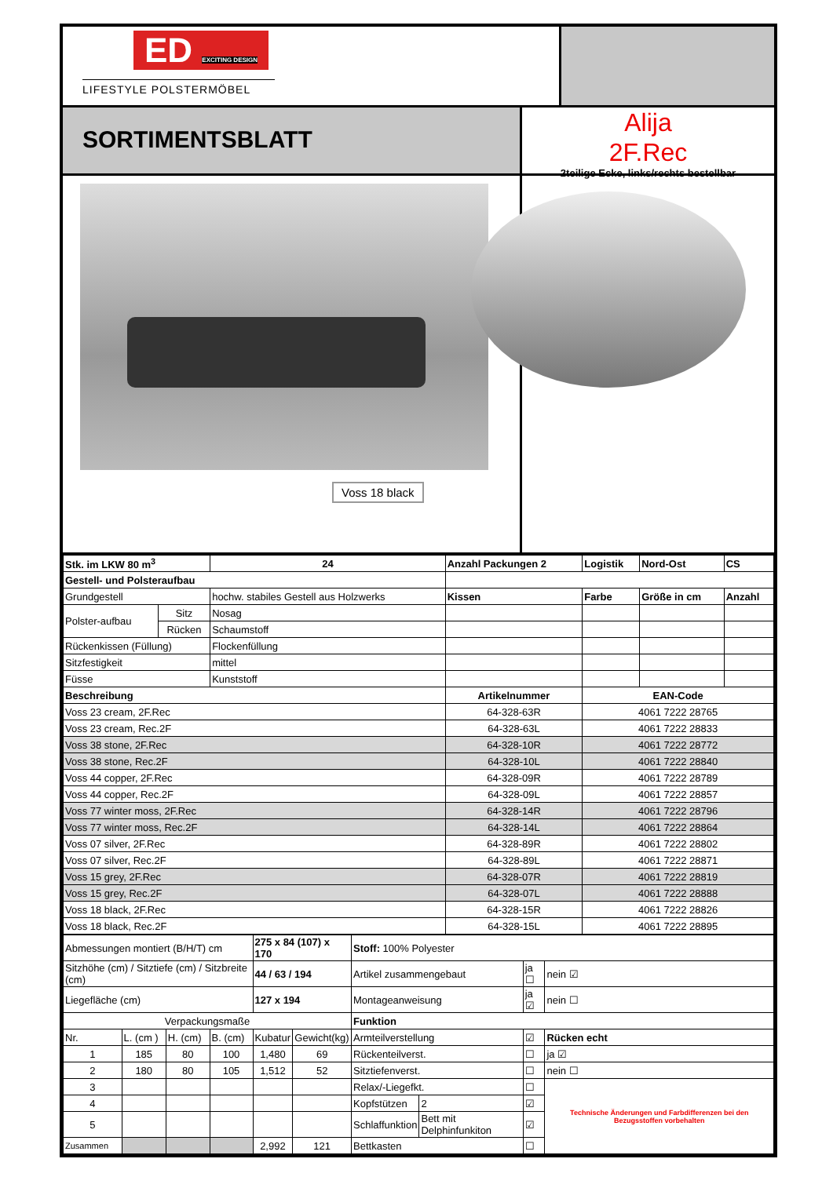ED EXCITING DESIGN
LIFESTYLE POLSTERMÖBEL
SORTIMENTSBLATT
Alija
2F.Rec
2teilige Ecke, links/rechts bestellbar
Voss 18 black
| Stk. im LKW 80 m<sup>3</sup> | | | 24 | Anzahl Packungen 2 | | Logistik | Nord-Ost | CS |
| Gestell- und Polsteraufbau | | | | | | | | |
| Grundgestell | | hochw. stabiles Gestell aus Holzwerks | | | Kissen | Farbe | Größe in cm | Anzahl |
| Polster-aufbau | Sitz | Nosag | | | | | | |
| | Rücken | Schaumstoff | | | | | | |
| Rückenkissen (Füllung) | | Flockenfüllung | | | | | | |
| Sitzfestigkeit | | mittel | | | | | | |
| Füsse | | Kunststoff | | | | | | |
| Beschreibung | | | | | Artikelnummer | EAN-Code | | |
| Voss 23 cream, 2F.Rec | | | | | 64-328-63R | 4061 7222 28765 | | |
| Voss 23 cream, Rec.2F | | | | | 64-328-63L | 4061 7222 28833 | | |
| Voss 38 stone, 2F.Rec | | | | | 64-328-10R | 4061 7222 28772 | | |
| Voss 38 stone, Rec.2F | | | | | 64-328-10L | 4061 7222 28840 | | |
| Voss 44 copper, 2F.Rec | | | | | 64-328-09R | 4061 7222 28789 | | |
| Voss 44 copper, Rec.2F | | | | | 64-328-09L | 4061 7222 28857 | | |
| Voss 77 winter moss, 2F.Rec | | | | | 64-328-14R | 4061 7222 28796 | | |
| Voss 77 winter moss, Rec.2F | | | | | 64-328-14L | 4061 7222 28864 | | |
| Voss 07 silver, 2F.Rec | | | | | 64-328-89R | 4061 7222 28802 | | |
| Voss 07 silver, Rec.2F | | | | | 64-328-89L | 4061 7222 28871 | | |
| Voss 15 grey, 2F.Rec | | | | | 64-328-07R | 4061 7222 28819 | | |
| Voss 15 grey, Rec.2F | | | | | 64-328-07L | 4061 7222 28888 | | |
| Voss 18 black, 2F.Rec | | | | | 64-328-15R | 4061 7222 28826 | | |
| Voss 18 black, Rec.2F | | | | | 64-328-15L | 4061 7222 28895 | | |
| Abmessungen montiert (B/H/T) cm | | | | 275 x 84 (107) x 170 | | Stoff: 100% Polyester | | | |
| Sitzhöhe (cm) / Sitztiefe (cm) / Sitzbreite (cm) | | | | 44 / 63 / 194 | | Artikel zusammengebaut | | ja ☐ | nein ☑ |
| Liegefläche (cm) | | | | 127 x 194 | | Montageanweisung | | ja ☑ | nein ☐ |
| Verpackungsmaße | | | | | | Funktion | | | |
| Nr. | L. (cm ) | H. (cm) | B. (cm) | Kubatur | Gewicht(kg) | Armteilverstellung | | ☑ | Rücken echt |
| 1 | 185 | 80 | 100 | 1,480 | 69 | Rückenteilverst. | | ☐ | ja ☑ |
| 2 | 180 | 80 | 105 | 1,512 | 52 | Sitztiefenverst. | | ☐ | nein ☐ |
| 3 | | | | | | Relax/-Liegefkt. | | ☐ | Technische Änderungen und Farbdifferenzen bei den Bezugsstoffen vorbehalten |
| 4 | | | | | | Kopfstützen | 2 | ☑ | |
| 5 | | | | | | Schlaffunktion | Bett mit Delphinfunkiton | ☑ | |
| Zusammen | | | | 2,992 | 121 | Bettkasten | | ☐ | |